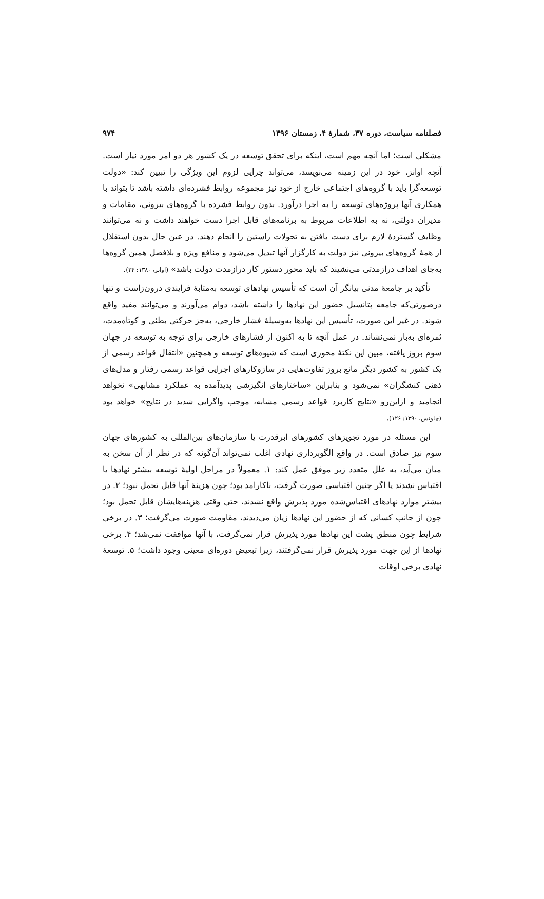فصلنامه سیاست، دوره ۴۷، شمارهٔ ۴، زمستان ۱۳۹۶ ۹۷۴
مشکلی است؛ اما آنچه مهم است، اینکه برای تحقق توسعه در یک کشور هر دو امر مورد نیاز است. آنچه اوانز، خود در این زمینه می‌نویسد، می‌تواند چرایی لزوم این ویژگی را تبیین کند: «دولت توسعه‌گرا باید با گروه‌های اجتماعی خارج از خود نیز مجموعه روابط فشرده‌ای داشته باشد تا بتواند با همکاری آنها پروژه‌های توسعه را به اجرا درآورد. بدون روابط فشرده با گروه‌های بیرونی، مقامات و مدیران دولتی، نه به اطلاعات مربوط به برنامه‌های قابل اجرا دست خواهند داشت و نه می‌توانند وظایف گستردهٔ لازم برای دست یافتن به تحولات راستین را انجام دهند. در عین حال بدون استقلال از همهٔ گروه‌های بیرونی نیز دولت به کارگزار آنها تبدیل می‌شود و منافع ویژه و بلافصل همین گروه‌ها به‌جای اهداف درازمدتی می‌نشیند که باید محور دستور کار درازمدت دولت باشد» (اوانز، ۱۳۸۰: ۲۴).
تأکید بر جامعهٔ مدنی بیانگر آن است که تأسیس نهادهای توسعه به‌مثابهٔ فرایندی درون‌زاست و تنها درصورتی‌که جامعه پتانسیل حضور این نهادها را داشته باشد، دوام می‌آورند و می‌توانند مفید واقع شوند. در غیر این صورت، تأسیس این نهادها به‌وسیلهٔ فشار خارجی، به‌جز حرکتی بطئی و کوتاه‌مدت، ثمره‌ای به‌بار نمی‌نشاند. در عمل آنچه تا به اکنون از فشارهای خارجی برای توجه به توسعه در جهان سوم بروز یافته، مبین این نکتهٔ محوری است که شیوه‌های توسعه و همچنین «انتقال قواعد رسمی از یک کشور به کشور دیگر مانع بروز تفاوت‌هایی در سازوکارهای اجرایی قواعد رسمی رفتار و مدل‌های ذهنی کنشگران» نمی‌شود و بنابراین «ساختارهای انگیزشی پدیدآمده به عملکرد مشابهی» نخواهد انجامید و ازاین‌رو «نتایج کاربرد قواعد رسمی مشابه، موجب واگرایی شدید در نتایج» خواهد بود (چاونس، ۱۳۹۰: ۱۲۶).
این مسئله در مورد تجویزهای کشورهای ابرقدرت یا سازمان‌های بین‌المللی به کشورهای جهان سوم نیز صادق است. در واقع الگوبرداری نهادی اغلب نمی‌تواند آن‌گونه که در نظر از آن سخن به میان می‌آید، به علل متعدد زیر موفق عمل کند: ۱. معمولاً در مراحل اولیهٔ توسعه بیشتر نهادها یا اقتباس نشدند یا اگر چنین اقتباسی صورت گرفت، ناکارامد بود؛ چون هزینهٔ آنها قابل تحمل نبود؛ ۲. در بیشتر موارد نهادهای اقتباس‌شده مورد پذیرش واقع نشدند، حتی وقتی هزینه‌هایشان قابل تحمل بود؛ چون از جانب کسانی که از حضور این نهادها زیان می‌دیدند، مقاومت صورت می‌گرفت؛ ۳. در برخی شرایط چون منطق پشت این نهادها مورد پذیرش قرار نمی‌گرفت، با آنها موافقت نمی‌شد؛ ۴. برخی نهادها از این جهت مورد پذیرش قرار نمی‌گرفتند، زیرا تبعیض دوره‌ای معینی وجود داشت؛ ۵. توسعهٔ نهادی برخی اوقات